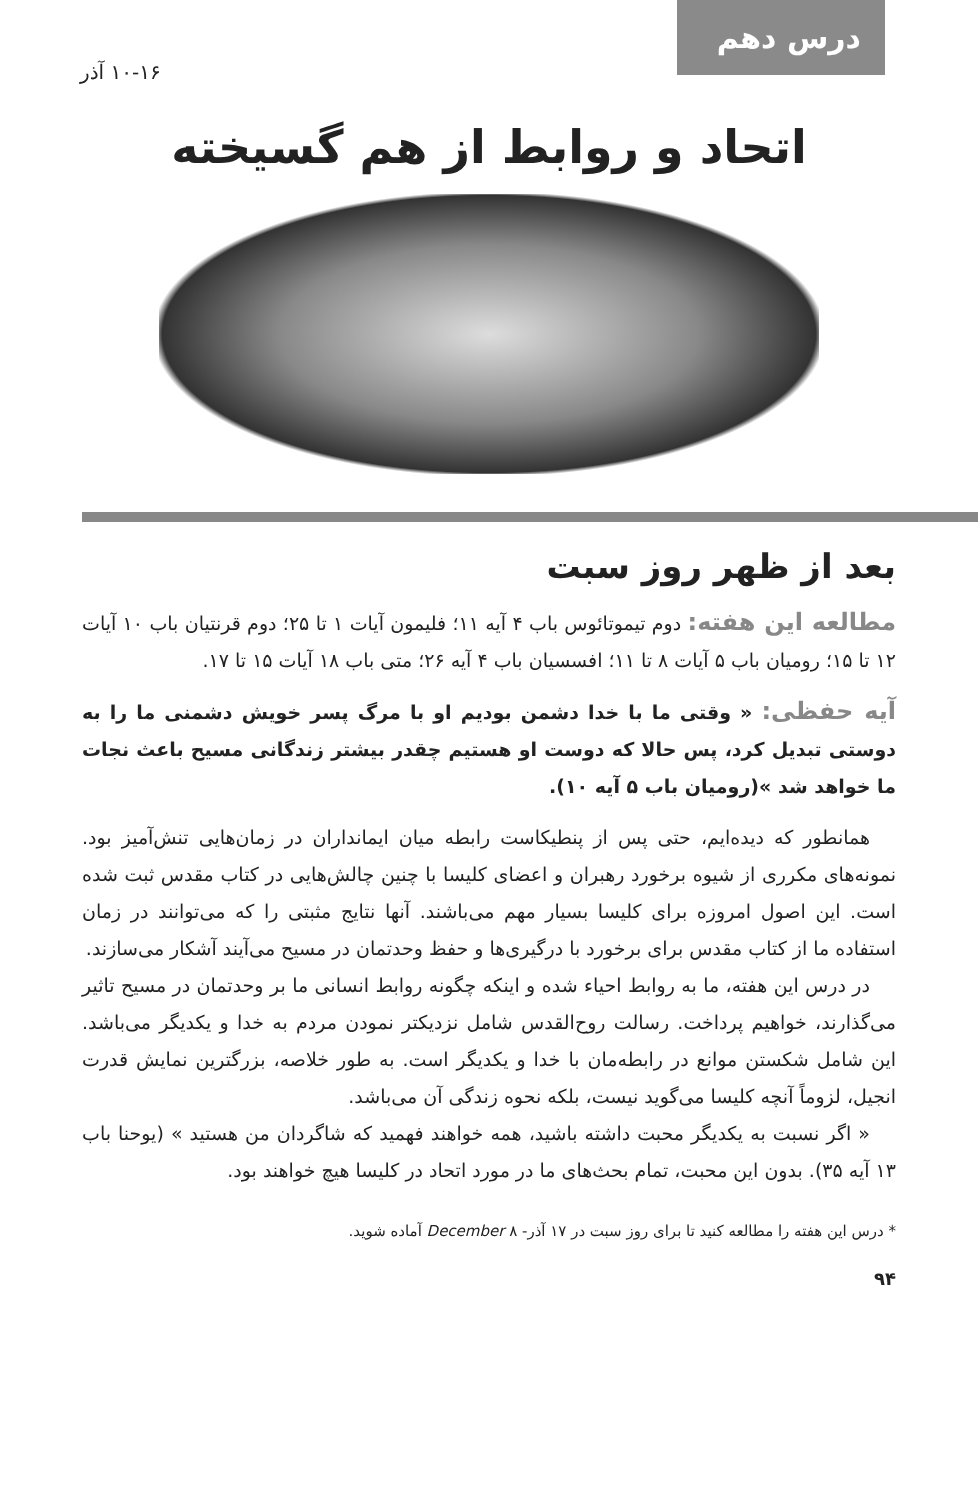درس دهم
۱۰-۱۶ آذر
اتحاد و روابط از هم گسیخته
بعد از ظهر روز سبت
مطالعه این هفته: دوم تیموتائوس باب ۴ آیه ۱۱؛ فلیمون آیات ۱ تا ۲۵؛ دوم قرنتیان باب ۱۰ آیات ۱۲ تا ۱۵؛ رومیان باب ۵ آیات ۸ تا ۱۱؛ افسسیان باب ۴ آیه ۲۶؛ متی باب ۱۸ آیات ۱۵ تا ۱۷.
آیه حفظی: « وقتی ما با خدا دشمن بودیم او با مرگ پسر خویش دشمنی ما را به دوستی تبدیل کرد، پس حالا که دوست او هستیم چقدر بیشتر زندگانی مسیح باعث نجات ما خواهد شد »(رومیان باب ۵ آیه ۱۰).
همانطور که دیده‌ایم، حتی پس از پنطیکاست رابطه میان ایمانداران در زمان‌هایی تنش‌آمیز بود. نمونه‌های مکرری از شیوه برخورد رهبران و اعضای کلیسا با چنین چالش‌هایی در کتاب مقدس ثبت شده است. این اصول امروزه برای کلیسا بسیار مهم می‌باشند. آنها نتایج مثبتی را که می‌توانند در زمان استفاده ما از کتاب مقدس برای برخورد با درگیری‌ها و حفظ وحدتمان در مسیح می‌آیند آشکار می‌سازند.
در درس این هفته، ما به روابط احیاء شده و اینکه چگونه روابط انسانی ما بر وحدتمان در مسیح تاثیر می‌گذارند، خواهیم پرداخت. رسالت روح‌القدس شامل نزدیکتر نمودن مردم به خدا و یکدیگر می‌باشد. این شامل شکستن موانع در رابطه‌مان با خدا و یکدیگر است. به طور خلاصه، بزرگترین نمایش قدرت انجیل، لزوماً آنچه کلیسا می‌گوید نیست، بلکه نحوه زندگی آن می‌باشد.
« اگر نسبت به یکدیگر محبت داشته باشید، همه خواهند فهمید که شاگردان من هستید » (یوحنا باب ۱۳ آیه ۳۵). بدون این محبت، تمام بحث‌های ما در مورد اتحاد در کلیسا هیچ خواهند بود.
* درس این هفته را مطالعه کنید تا برای روز سبت در ۱۷ آذر- ۸ December آماده شوید.
۹۴